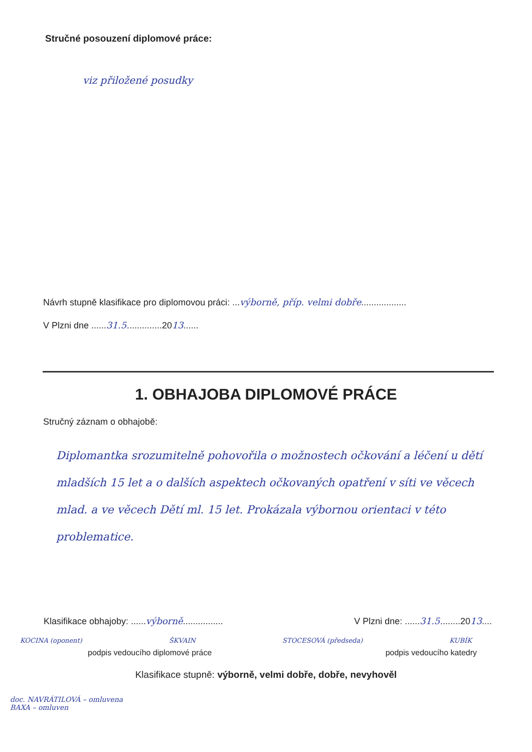Stručné posouzení diplomové práce:
viz přiložené posudky
Návrh stupně klasifikace pro diplomovou práci: ...výborně, příp. velmi dobře..................
V Plzni dne ......31.5..............2013......
1. OBHAJOBA DIPLOMOVÉ PRÁCE
Stručný záznam o obhajobě:
Diplomantka srozumitelně pohovořila o možnostech očkování a léčení u dětí mladších 15 let a o dalších aspektech očkovaných opatření v síti ve věcech mlad. a ve věcech Dětí ml. 15 let. Prokázala výbornou orientaci v této problematice.
Klasifikace obhajoby: ......výborně................ V Plzni dne: ......31.5........2013....
KOCINA (oponent) ŠKVAIN STOCESOVÁ (předseda) KUBÍK
podpis vedoucího diplomové práce podpis vedoucího katedry
Klasifikace stupně: výborně, velmi dobře, dobře, nevyhověl
doc. NAVRÁTILOVÁ – omluvena
BAXA – omluven